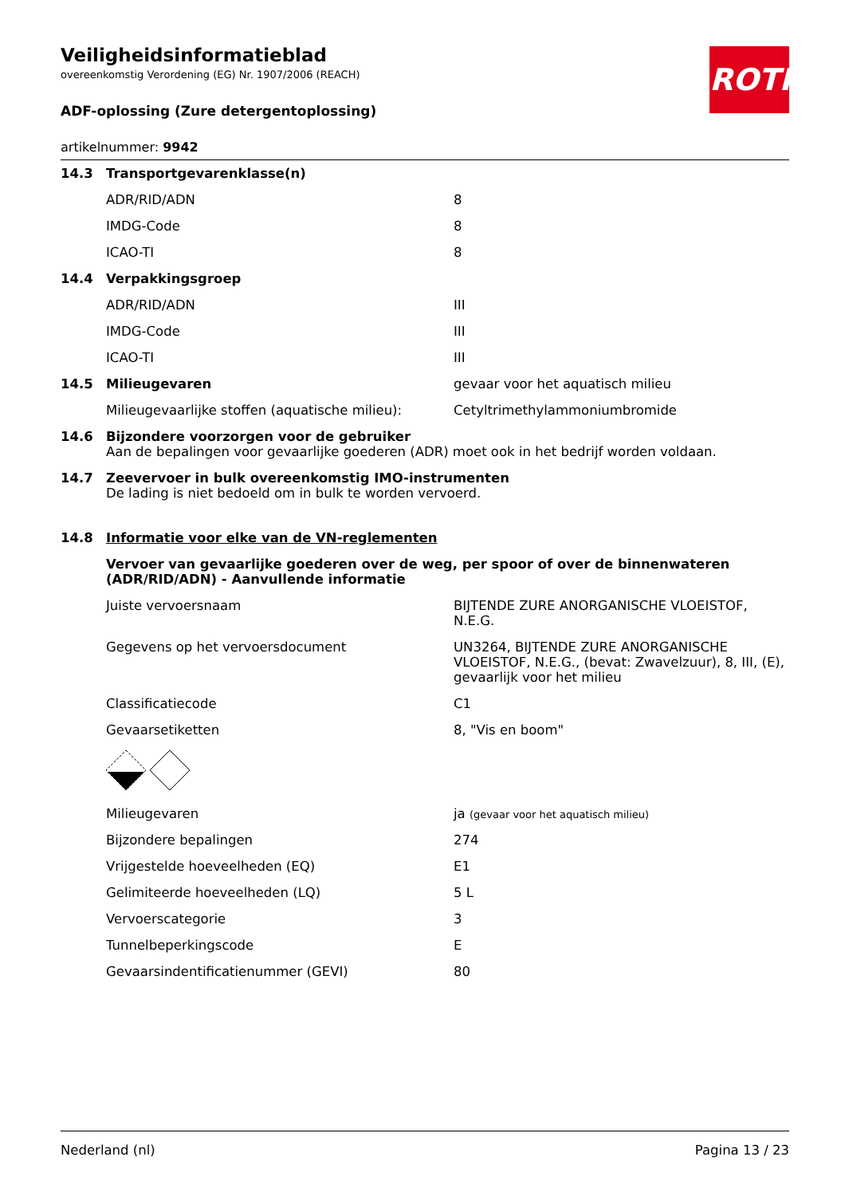ROTH
Veiligheidsinformatieblad
overeenkomstig Verordening (EG) Nr. 1907/2006 (REACH)
ADF-oplossing (Zure detergentoplossing)
artikelnummer: 9942
| 14.3 | Transportgevarenklasse(n) | |
| | ADR/RID/ADN | 8 |
| | IMDG-Code | 8 |
| | ICAO-TI | 8 |
| 14.4 | Verpakkingsgroep | |
| | ADR/RID/ADN | III |
| | IMDG-Code | III |
| | ICAO-TI | III |
| 14.5 | Milieugevaren | gevaar voor het aquatisch milieu |
| | Milieugevaarlijke stoffen (aquatische milieu): | Cetyltrimethylammoniumbromide |
| 14.6 | Bijzondere voorzorgen voor de gebruiker Aan de bepalingen voor gevaarlijke goederen (ADR) moet ook in het bedrijf worden voldaan. | |
| 14.7 | Zeevervoer in bulk overeenkomstig IMO-instrumenten De lading is niet bedoeld om in bulk te worden vervoerd. | |
| 14.8 | Informatie voor elke van de VN-reglementen | |
| | Vervoer van gevaarlijke goederen over de weg, per spoor of over de binnenwateren (ADR/RID/ADN) - Aanvullende informatie | |
| | Juiste vervoersnaam | BIJTENDE ZURE ANORGANISCHE VLOEISTOF, N.E.G. |
| | Gegevens op het vervoersdocument | UN3264, BIJTENDE ZURE ANORGANISCHE VLOEISTOF, N.E.G., (bevat: Zwavelzuur), 8, III, (E), gevaarlijk voor het milieu |
| | Classificatiecode | C1 |
| | Gevaarsetiketten | 8, "Vis en boom" |
| | Milieugevaren | ja (gevaar voor het aquatisch milieu) |
| | Bijzondere bepalingen | 274 |
| | Vrijgestelde hoeveelheden (EQ) | E1 |
| | Gelimiteerde hoeveelheden (LQ) | 5 L |
| | Vervoerscategorie | 3 |
| | Tunnelbeperkingscode | E |
| | Gevaarsindentificatienummer (GEVI) | 80 |
Nederland (nl) Pagina 13 / 23